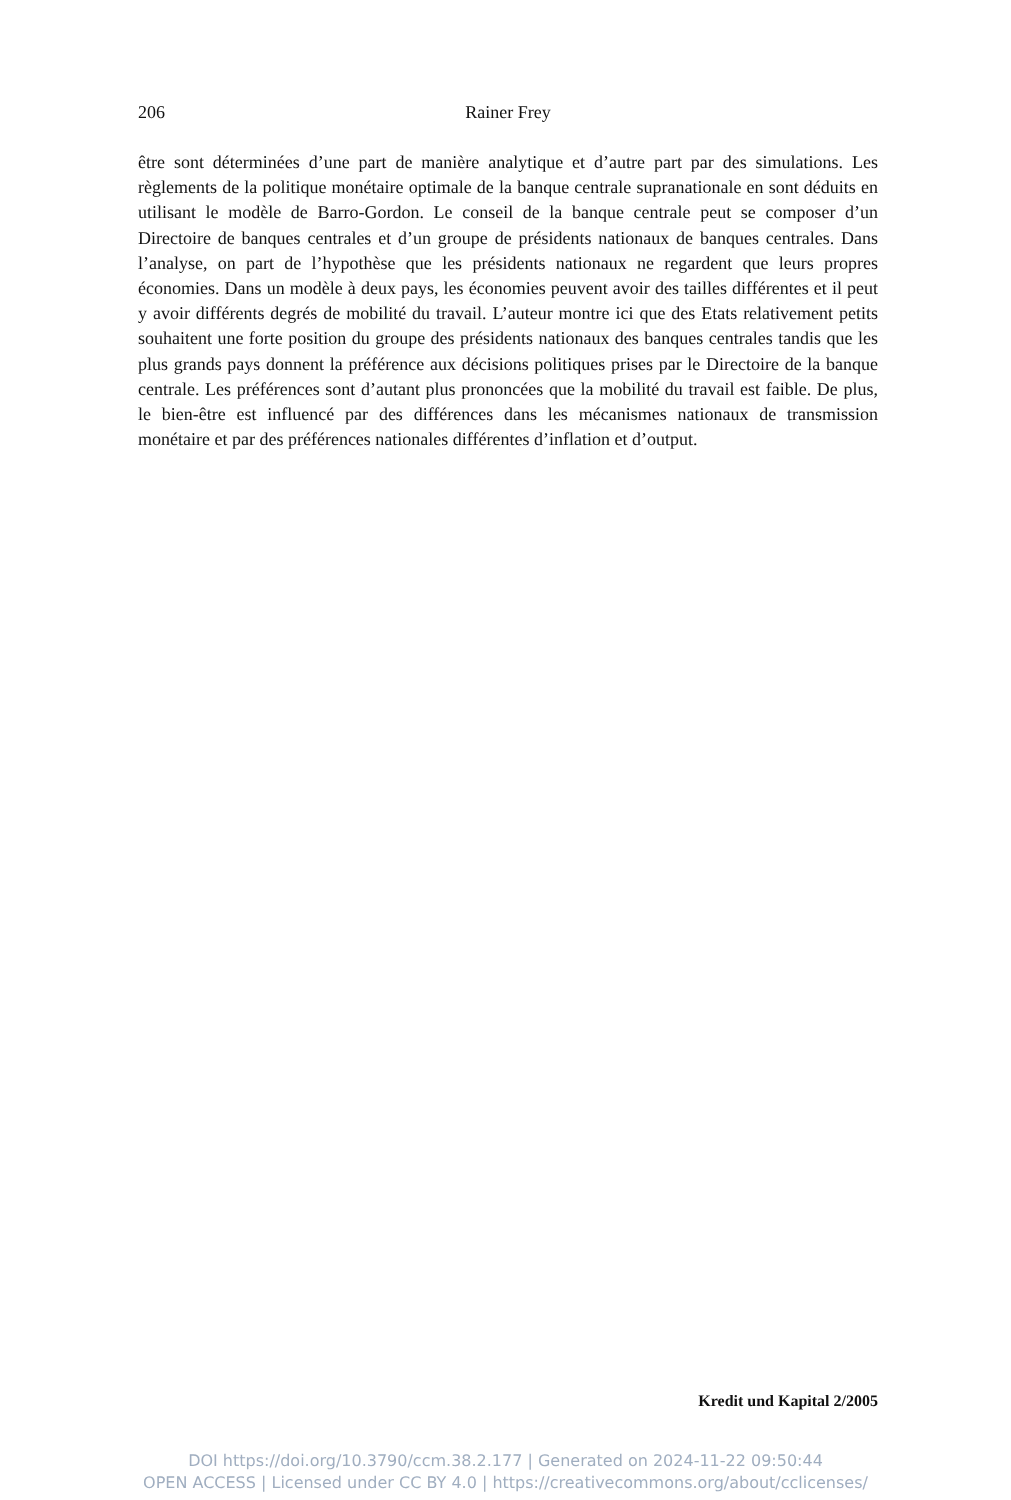206
Rainer Frey
être sont déterminées d’une part de manière analytique et d’autre part par des simulations. Les règlements de la politique monétaire optimale de la banque centrale supranationale en sont déduits en utilisant le modèle de Barro-Gordon. Le conseil de la banque centrale peut se composer d’un Directoire de banques centrales et d’un groupe de présidents nationaux de banques centrales. Dans l’analyse, on part de l’hypothèse que les présidents nationaux ne regardent que leurs propres économies. Dans un modèle à deux pays, les économies peuvent avoir des tailles différentes et il peut y avoir différents degrés de mobilité du travail. L’auteur montre ici que des Etats relativement petits souhaitent une forte position du groupe des présidents nationaux des banques centrales tandis que les plus grands pays donnent la préférence aux décisions politiques prises par le Directoire de la banque centrale. Les préférences sont d’autant plus prononcées que la mobilité du travail est faible. De plus, le bien-être est influencé par des différences dans les mécanismes nationaux de transmission monétaire et par des préférences nationales différentes d’inflation et d’output.
Kredit und Kapital 2/2005
DOI https://doi.org/10.3790/ccm.38.2.177 | Generated on 2024-11-22 09:50:44
OPEN ACCESS | Licensed under CC BY 4.0 | https://creativecommons.org/about/cclicenses/